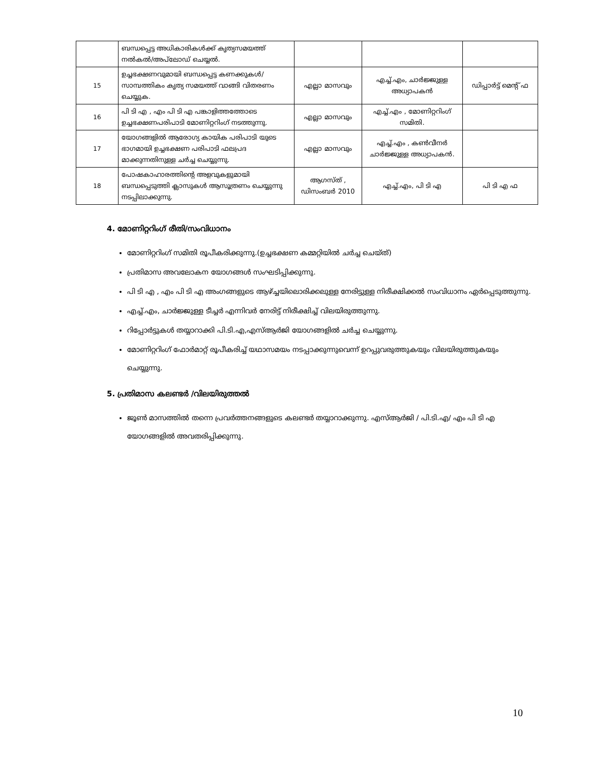| | ബന്ധപ്പെട്ട അധികാരികൾക്ക് കൃത്യസമയത്ത് നൽകൽ/അപ്‌ലോഡ് ചെയ്യൽ. | | | |
| 15 | ഉച്ചഭക്ഷണവുമായി ബന്ധപ്പെട്ട കണക്കുകൾ/ സാമ്പത്തികം കൃത്യ സമയത്ത് വാങ്ങി വിതരണം ചെയ്യുക. | എല്ലാ മാസവും | എച്ച്.എം, ചാർജ്ജുള്ള അധ്യാപകൻ | ഡിപ്പാർട്ട് മെന്റ് ഫ |
| 16 | പി ടി എ , എം പി ടി എ പങ്കാളിത്തത്തോടെ ഉച്ചഭക്ഷണപരിപാടി മോണിറ്ററിംഗ് നടത്തുന്നു. | എല്ലാ മാസവും | എച്ച്.എം , മോണിറ്ററിംഗ് സമിതി. | |
| 17 | യോഗങ്ങളിൽ ആരോഗ്യ കായിക പരിപാടി യുടെ ഭാഗമായി ഉച്ചഭക്ഷണ പരിപാടി ഫലപ്രദ മാക്കുന്നതിനുള്ള ചർച്ച ചെയ്യുന്നു. | എല്ലാ മാസവും | എച്ച്.എം , കൺവീനർ ചാർജ്ജുള്ള അധ്യാപകൻ. | |
| 18 | പോഷകാഹാരത്തിന്റെ അളവുകളുമായി ബന്ധപ്പെടുത്തി ക്ലാസുകൾ ആസൂത്രണം ചെയ്യുന്നു നടപ്പിലാക്കുന്നു. | ആഗസ്ത് , ഡിസംബർ 2010 | എച്ച്.എം, പി ടി എ | പി ടി എ ഫ |
4. മോണിറ്ററിംഗ് രീതി/സംവിധാനം
മോണിറ്ററിംഗ് സമിതി രൂപീകരിക്കുന്നു.(ഉച്ചഭക്ഷണ കമ്മറ്റിയിൽ ചർച്ച ചെയ്ത്)
പ്രതിമാസ അവലോകന യോഗങ്ങൾ സംഘടിപ്പിക്കുന്നു.
പി ടി എ , എം പി ടി എ അംഗങ്ങളുടെ ആഴ്ച്ചയിലൊരിക്കലുള്ള നേരിട്ടുള്ള നിരീക്ഷിക്കൽ സംവിധാനം ഏർപ്പെടുത്തുന്നു.
എച്ച്.എം, ചാർജ്ജുള്ള ടീച്ചർ എന്നിവർ നേരിട്ട് നിരീക്ഷിച്ച് വിലയിരുത്തുന്നു.
റിപ്പോർട്ടുകൾ തയ്യാറാക്കി പി.ടി.എ,എസ്ആർജി യോഗങ്ങളിൽ ചർച്ച ചെയ്യുന്നു.
മോണിറ്ററിംഗ് ഫോർമാറ്റ് രൂപീകരിച്ച് യഥാസമയം നടപ്പാക്കുന്നുവെന്ന് ഉറപ്പുവരുത്തുകയും വിലയിരുത്തുകയും ചെയ്യുന്നു.
5. പ്രതിമാസ കലണ്ടർ /വിലയിരുത്തൽ
ജൂൺ മാസത്തിൽ തന്നെ പ്രവർത്തനങ്ങളുടെ കലണ്ടർ തയ്യാറാക്കുന്നു. എസ്ആർജി / പി.ടി.എ/ എം പി ടി എ യോഗങ്ങളിൽ അവതരിപ്പിക്കുന്നു.
10